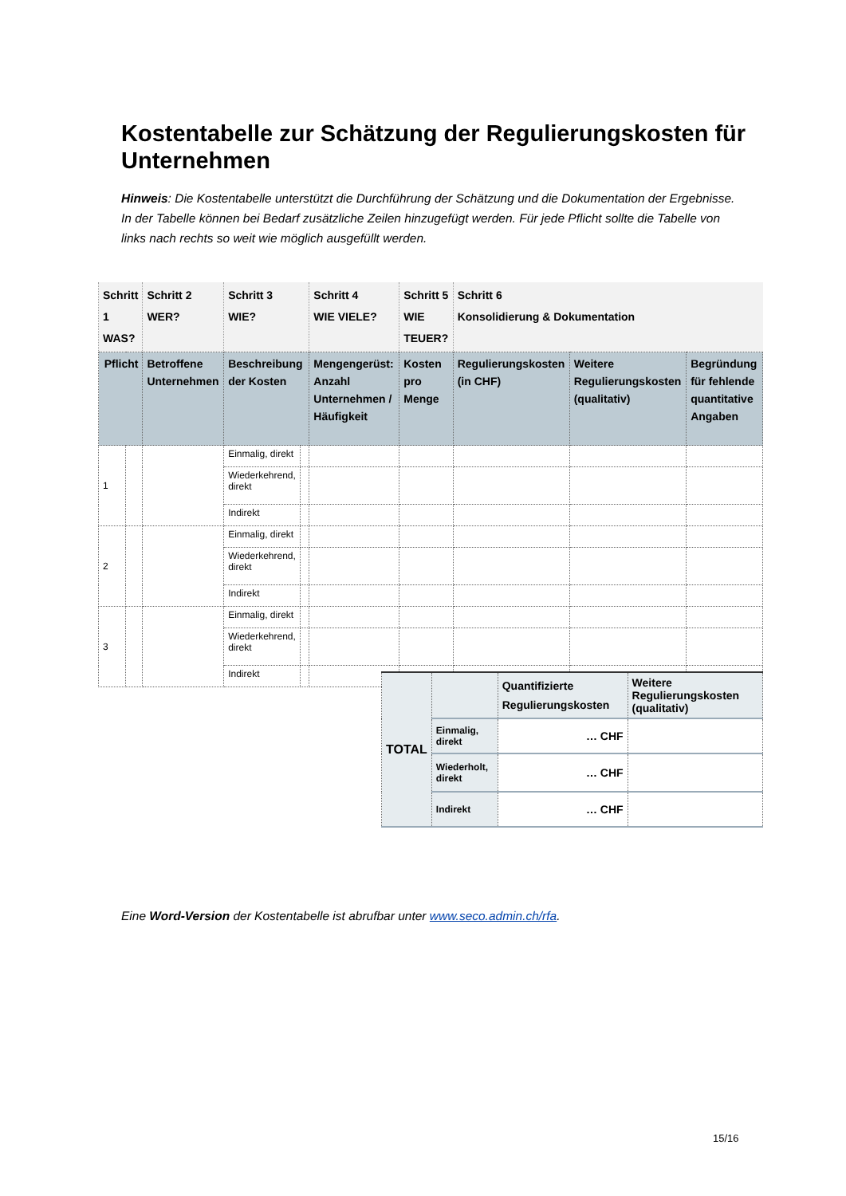Kostentabelle zur Schätzung der Regulierungskosten für Unternehmen
Hinweis: Die Kostentabelle unterstützt die Durchführung der Schätzung und die Dokumentation der Ergebnisse. In der Tabelle können bei Bedarf zusätzliche Zeilen hinzugefügt werden. Für jede Pflicht sollte die Tabelle von links nach rechts so weit wie möglich ausgefüllt werden.
| Schritt 1 WAS? | | Schritt 2 WER? | Schritt 3 WIE? | | Schritt 4 WIE VIELE? | Schritt 5 WIE TEUER? | Schritt 6 Konsolidierung & Dokumentation | | |
| --- | --- | --- | --- | --- | --- | --- | --- | --- | --- |
| Pflicht | | Betroffene Unternehmen | Beschreibung der Kosten | | Mengengerüst: Anzahl Unternehmen / Häufigkeit | Kosten pro Menge | Regulierungskosten (in CHF) | Weitere Regulierungskosten (qualitativ) | Begründung für fehlende quantitative Angaben |
| 1 | | | Einmalig, direkt | | | | | | |
| | | | Wiederkehrend, direkt | | | | | | |
| | | | Indirekt | | | | | | |
| 2 | | | Einmalig, direkt | | | | | | |
| | | | Wiederkehrend, direkt | | | | | | |
| | | | Indirekt | | | | | | |
| 3 | | | Einmalig, direkt | | | | | | |
| | | | Wiederkehrend, direkt | | | | | | |
| | | | Indirekt | | | | | | |
| TOTAL | | Quantifizierte Regulierungskosten | Weitere Regulierungskosten (qualitativ) |
| --- | --- | --- | --- |
| | Einmalig, direkt | … CHF | |
| | Wiederholt, direkt | … CHF | |
| | Indirekt | … CHF | |
Eine Word-Version der Kostentabelle ist abrufbar unter www.seco.admin.ch/rfa.
15/16